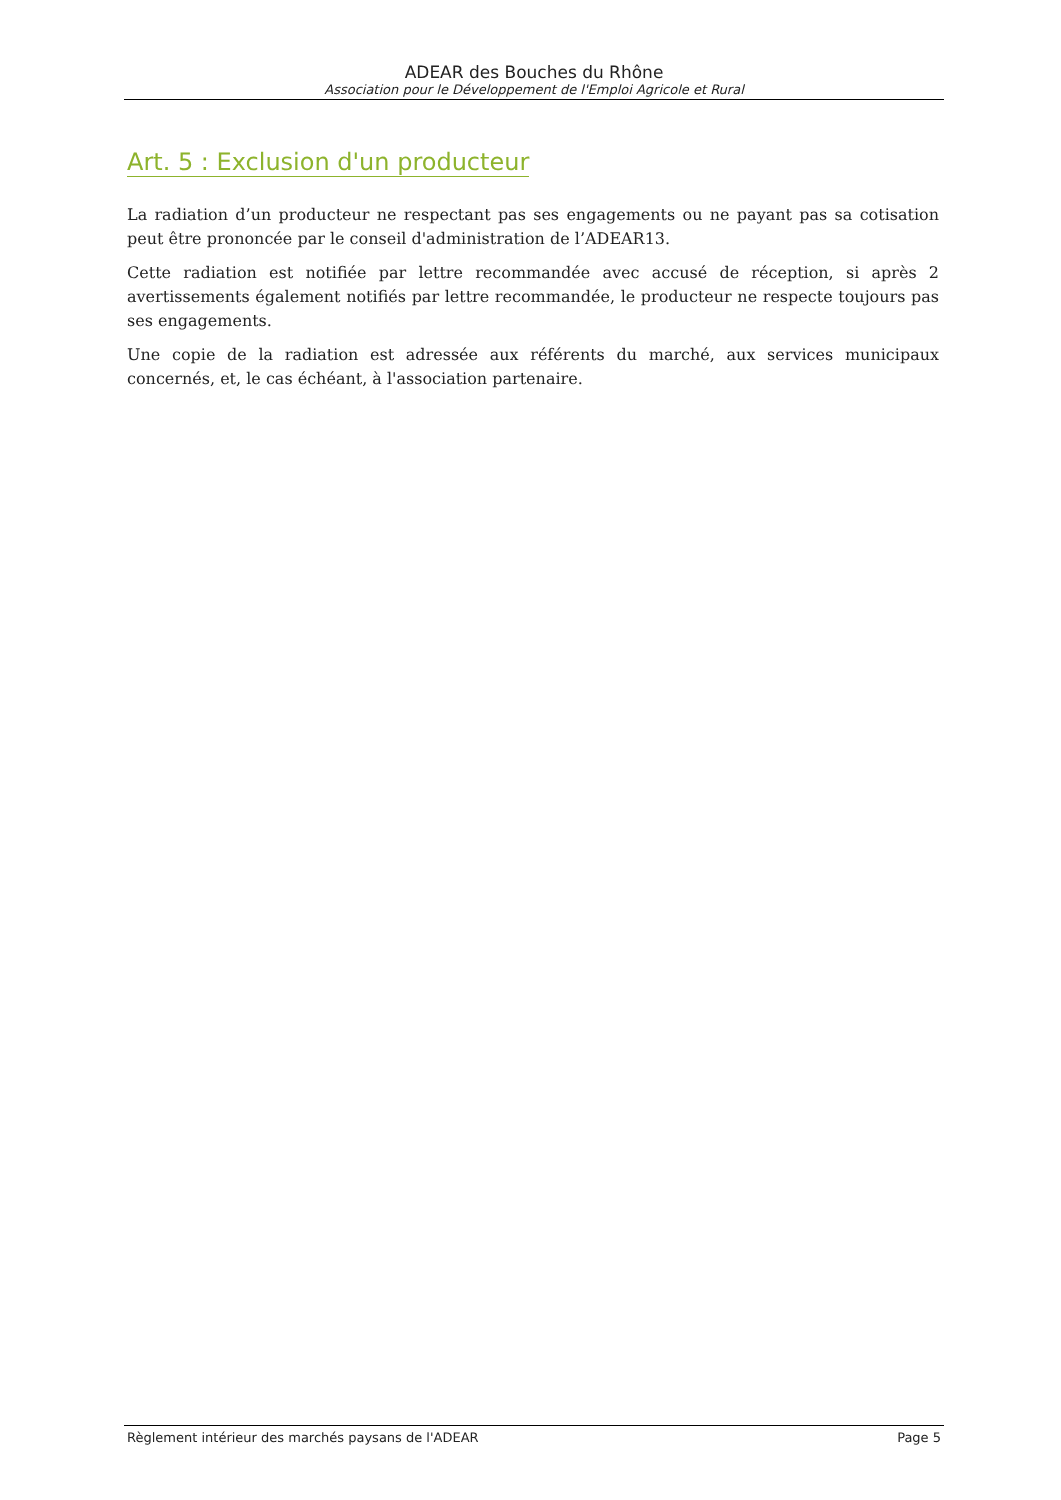ADEAR des Bouches du Rhône
Association pour le Développement de l'Emploi Agricole et Rural
Art. 5 : Exclusion d'un producteur
La radiation d’un producteur ne respectant pas ses engagements ou ne payant pas sa cotisation peut être prononcée par le conseil d'administration de l’ADEAR13.
Cette radiation est notifiée par lettre recommandée avec accusé de réception, si après 2 avertissements également notifiés par lettre recommandée, le producteur ne respecte toujours pas ses engagements.
Une copie de la radiation est adressée aux référents du marché, aux services municipaux concernés, et, le cas échéant, à l'association partenaire.
Règlement intérieur des marchés paysans de l'ADEAR Page 5